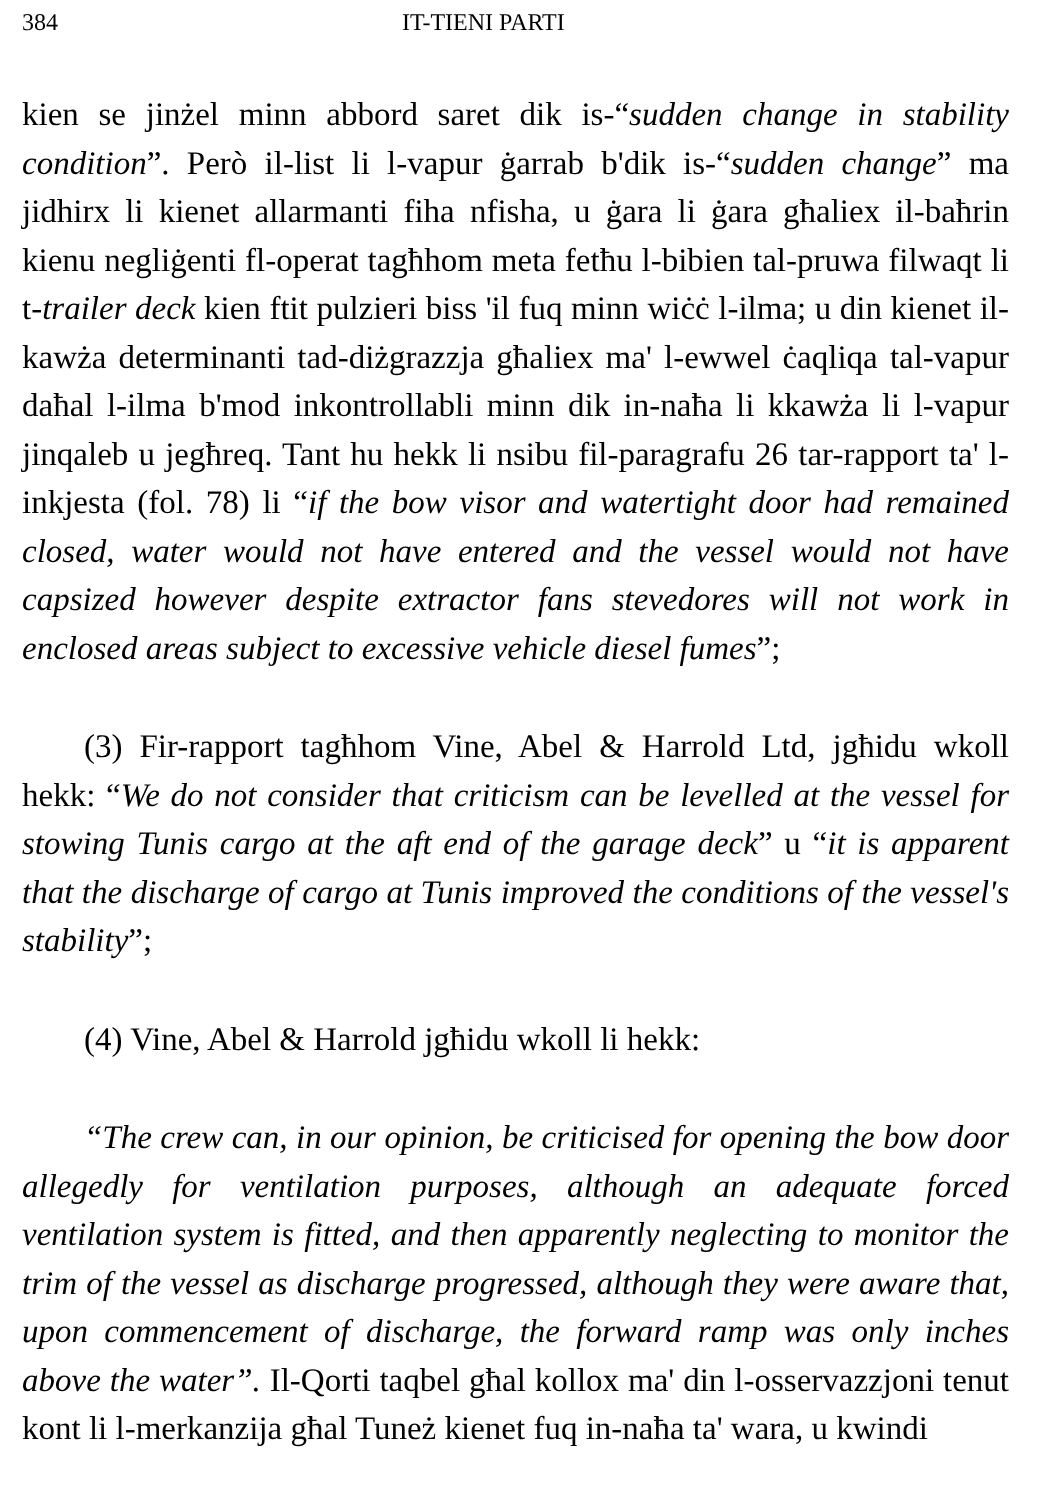384 IT-TIENI PARTI
kien se jinżel minn abbord saret dik is-“sudden change in stability condition”. Però il-list li l-vapur ġarrab b'dik is-“sudden change” ma jidhirx li kienet allarmanti fiha nfisha, u ġara li ġara għaliex il-baħrin kienu negliġenti fl-operat tagħhom meta fetħu l-bibien tal-pruwa filwaqt li t-trailer deck kien ftit pulzieri biss 'il fuq minn wiċċ l-ilma; u din kienet il-kawża determinanti tad-diżgrazzja għaliex ma' l-ewwel ċaqliqa tal-vapur daħal l-ilma b'mod inkontrollabli minn dik in-naħa li kkawża li l-vapur jinqaleb u jegħreq. Tant hu hekk li nsibu fil-paragrafu 26 tar-rapport ta' l-inkjesta (fol. 78) li “if the bow visor and watertight door had remained closed, water would not have entered and the vessel would not have capsized however despite extractor fans stevedores will not work in enclosed areas subject to excessive vehicle diesel fumes”;
(3) Fir-rapport tagħhom Vine, Abel & Harrold Ltd, jgħidu wkoll hekk: “We do not consider that criticism can be levelled at the vessel for stowing Tunis cargo at the aft end of the garage deck” u “it is apparent that the discharge of cargo at Tunis improved the conditions of the vessel's stability”;
(4) Vine, Abel & Harrold jgħidu wkoll li hekk:
“The crew can, in our opinion, be criticised for opening the bow door allegedly for ventilation purposes, although an adequate forced ventilation system is fitted, and then apparently neglecting to monitor the trim of the vessel as discharge progressed, although they were aware that, upon commencement of discharge, the forward ramp was only inches above the water”. Il-Qorti taqbel għal kollox ma' din l-osservazzjoni tenut kont li l-merkanzija għal Tuneż kienet fuq in-naħa ta' wara, u kwindi